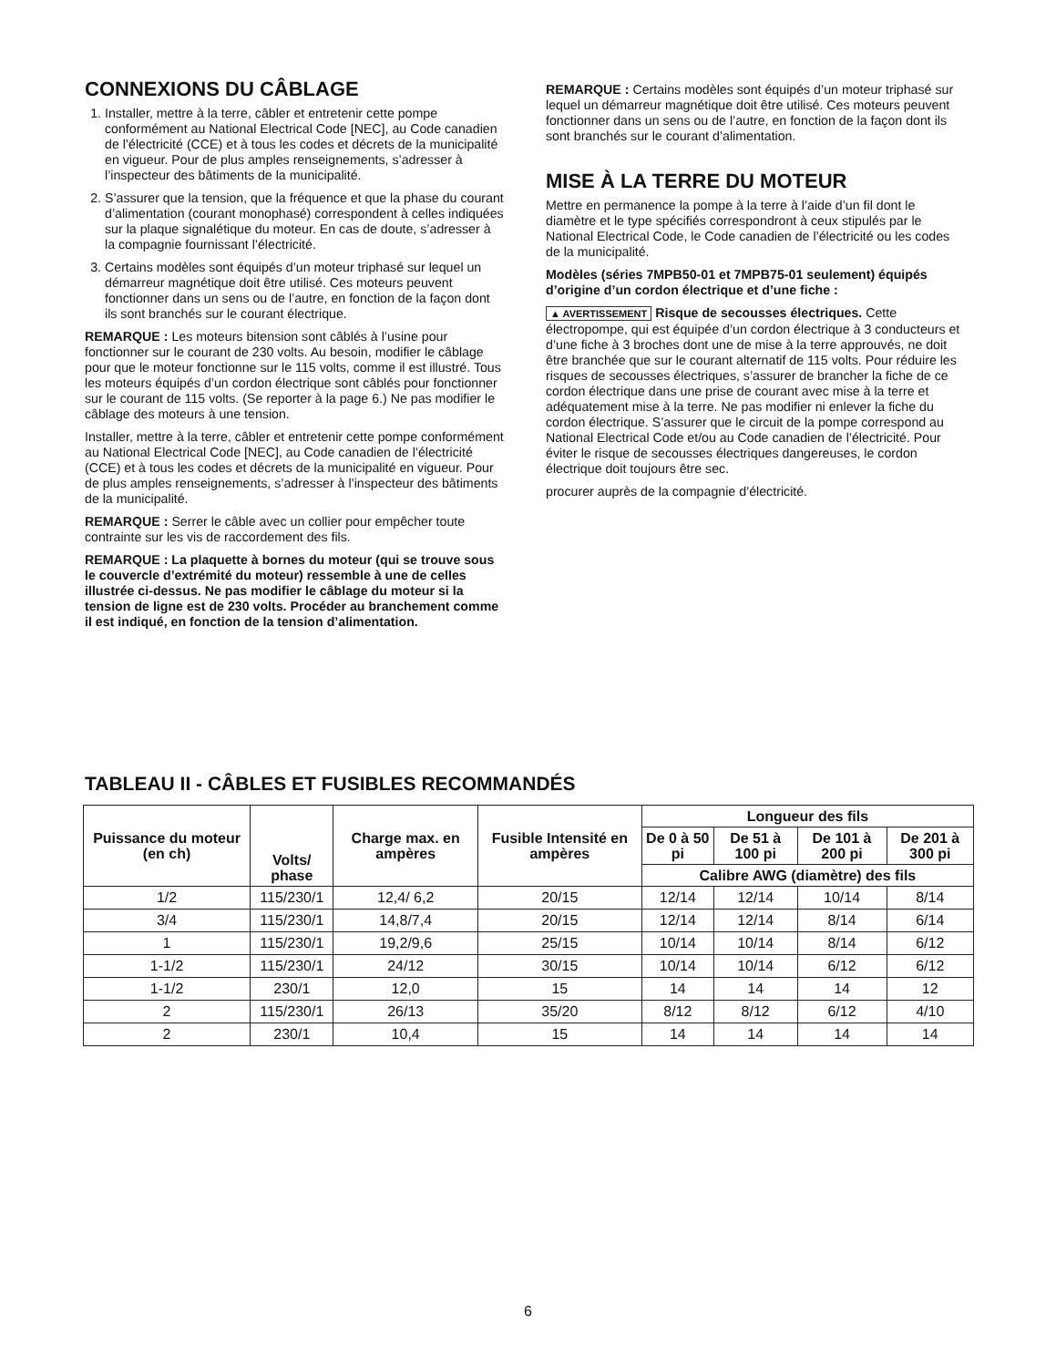CONNEXIONS DU CÂBLAGE
1. Installer, mettre à la terre, câbler et entretenir cette pompe conformément au National Electrical Code [NEC], au Code canadien de l’électricité (CCE) et à tous les codes et décrets de la municipalité en vigueur. Pour de plus amples renseignements, s’adresser à l’inspecteur des bâtiments de la municipalité.
2. S’assurer que la tension, que la fréquence et que la phase du courant d’alimentation (courant monophasé) correspondent à celles indiquées sur la plaque signalétique du moteur. En cas de doute, s’adresser à la compagnie fournissant l’électricité.
3. Certains modèles sont équipés d’un moteur triphasé sur lequel un démarreur magnétique doit être utilisé. Ces moteurs peuvent fonctionner dans un sens ou de l’autre, en fonction de la façon dont ils sont branchés sur le courant électrique.
REMARQUE : Les moteurs bitension sont câblés à l’usine pour fonctionner sur le courant de 230 volts. Au besoin, modifier le câblage pour que le moteur fonctionne sur le 115 volts, comme il est illustré. Tous les moteurs équipés d’un cordon électrique sont câblés pour fonctionner sur le courant de 115 volts. (Se reporter à la page 6.) Ne pas modifier le câblage des moteurs à une tension.
Installer, mettre à la terre, câbler et entretenir cette pompe conformément au National Electrical Code [NEC], au Code canadien de l’électricité (CCE) et à tous les codes et décrets de la municipalité en vigueur. Pour de plus amples renseignements, s’adresser à l’inspecteur des bâtiments de la municipalité.
REMARQUE : Serrer le câble avec un collier pour empêcher toute contrainte sur les vis de raccordement des fils.
REMARQUE : La plaquette à bornes du moteur (qui se trouve sous le couvercle d’extrémité du moteur) ressemble à une de celles illustrée ci-dessus. Ne pas modifier le câblage du moteur si la tension de ligne est de 230 volts. Procéder au branchement comme il est indiqué, en fonction de la tension d’alimentation.
REMARQUE : Certains modèles sont équipés d’un moteur triphasé sur lequel un démarreur magnétique doit être utilisé. Ces moteurs peuvent fonctionner dans un sens ou de l’autre, en fonction de la façon dont ils sont branchés sur le courant d’alimentation.
MISE À LA TERRE DU MOTEUR
Mettre en permanence la pompe à la terre à l’aide d’un fil dont le diamètre et le type spécifiés correspondront à ceux stipulés par le National Electrical Code, le Code canadien de l’électricité ou les codes de la municipalité.
Modèles (séries 7MPB50-01 et 7MPB75-01 seulement) équipés d’origine d’un cordon électrique et d’une fiche :
▲ AVERTISSEMENT Risque de secousses électriques. Cette électropompe, qui est équipée d’un cordon électrique à 3 conducteurs et d’une fiche à 3 broches dont une de mise à la terre approuvés, ne doit être branchée que sur le courant alternatif de 115 volts. Pour réduire les risques de secousses électriques, s’assurer de brancher la fiche de ce cordon électrique dans une prise de courant avec mise à la terre et adéquatement mise à la terre. Ne pas modifier ni enlever la fiche du cordon électrique. S’assurer que le circuit de la pompe correspond au National Electrical Code et/ou au Code canadien de l’électricité. Pour éviter le risque de secousses électriques dangereuses, le cordon électrique doit toujours être sec.
procurer auprès de la compagnie d’électricité.
TABLEAU II - CÂBLES ET FUSIBLES RECOMMANDÉS
| Puissance du moteur (en ch) | Volts/ phase | Charge max. en ampères | Fusible Intensité en ampères | Longueur des fils | | | |
| --- | --- | --- | --- | --- | --- | --- | --- |
| | | | | De 0 à 50 pi | De 51 à 100 pi | De 101 à 200 pi | De 201 à 300 pi |
| | | | | Calibre AWG (diamètre) des fils | | | |
| 1/2 | 115/230/1 | 12,4/ 6,2 | 20/15 | 12/14 | 12/14 | 10/14 | 8/14 |
| 3/4 | 115/230/1 | 14,8/7,4 | 20/15 | 12/14 | 12/14 | 8/14 | 6/14 |
| 1 | 115/230/1 | 19,2/9,6 | 25/15 | 10/14 | 10/14 | 8/14 | 6/12 |
| 1-1/2 | 115/230/1 | 24/12 | 30/15 | 10/14 | 10/14 | 6/12 | 6/12 |
| 1-1/2 | 230/1 | 12,0 | 15 | 14 | 14 | 14 | 12 |
| 2 | 115/230/1 | 26/13 | 35/20 | 8/12 | 8/12 | 6/12 | 4/10 |
| 2 | 230/1 | 10,4 | 15 | 14 | 14 | 14 | 14 |
6